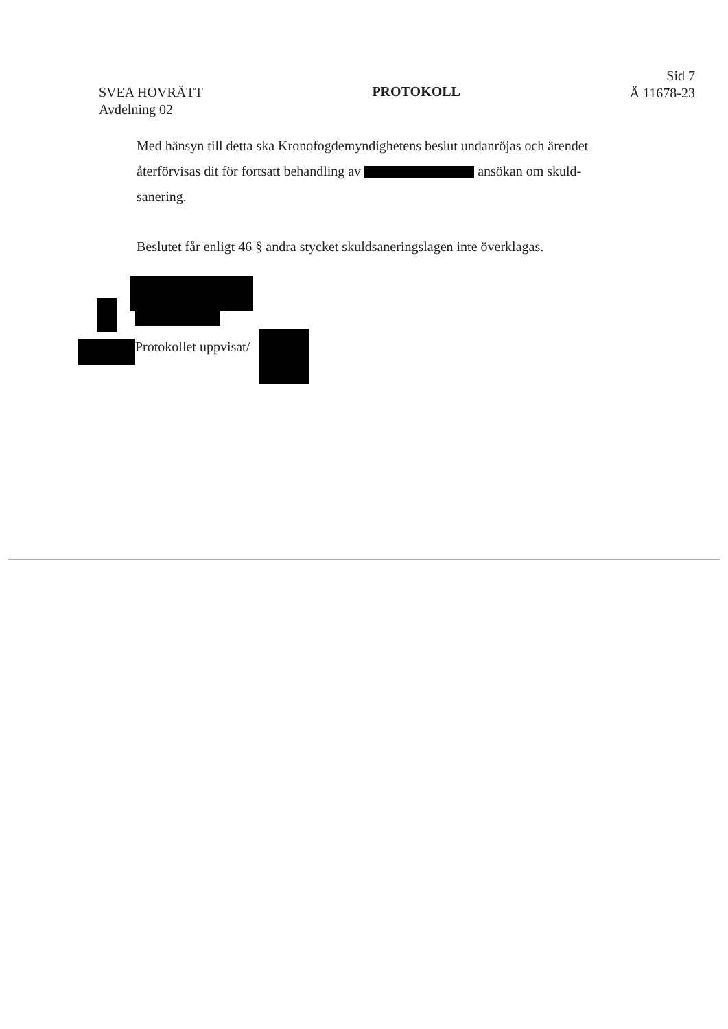SVEA HOVRÄTT
Avdelning 02
PROTOKOLL
Sid 7
Ä 11678-23
Med hänsyn till detta ska Kronofogdemyndighetens beslut undanröjas och ärendet återförvisas dit för fortsatt behandling av ansökan om skuld-sanering.
Beslutet får enligt 46 § andra stycket skuldsaneringslagen inte överklagas.
Protokollet uppvisat/